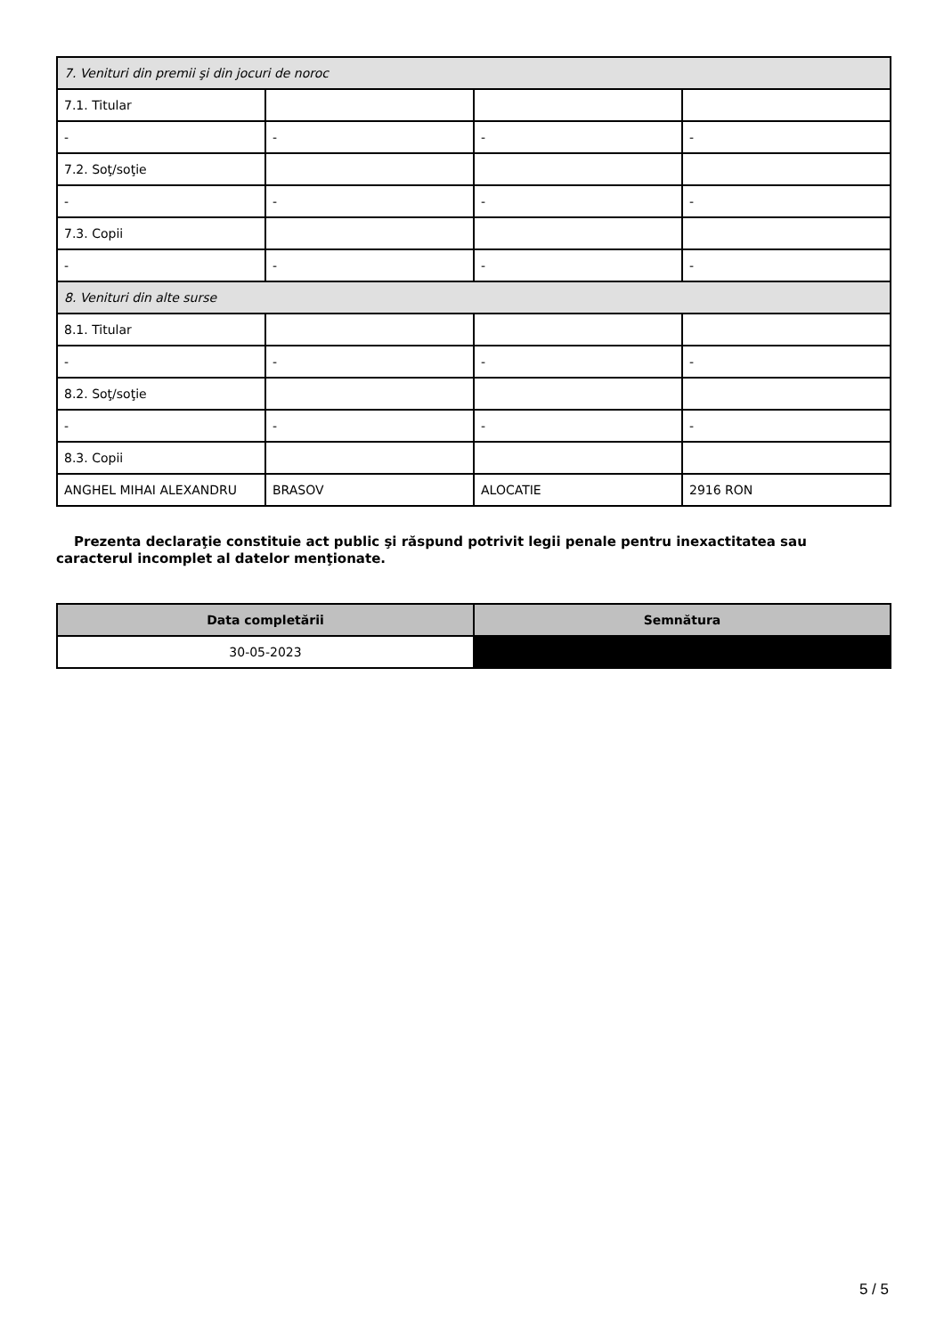| 7. Venituri din premii şi din jocuri de noroc | | | |
| 7.1. Titular | | | |
| - | - | - | - |
| 7.2. Soţ/soţie | | | |
| - | - | - | - |
| 7.3. Copii | | | |
| - | - | - | - |
| 8. Venituri din alte surse | | | |
| 8.1. Titular | | | |
| - | - | - | - |
| 8.2. Soţ/soţie | | | |
| - | - | - | - |
| 8.3. Copii | | | |
| ANGHEL MIHAI ALEXANDRU | BRASOV | ALOCATIE | 2916 RON |
Prezenta declaraţie constituie act public şi răspund potrivit legii penale pentru inexactitatea sau caracterul incomplet al datelor menţionate.
| Data completării | Semnătura |
| --- | --- |
| 30-05-2023 | |
5 / 5